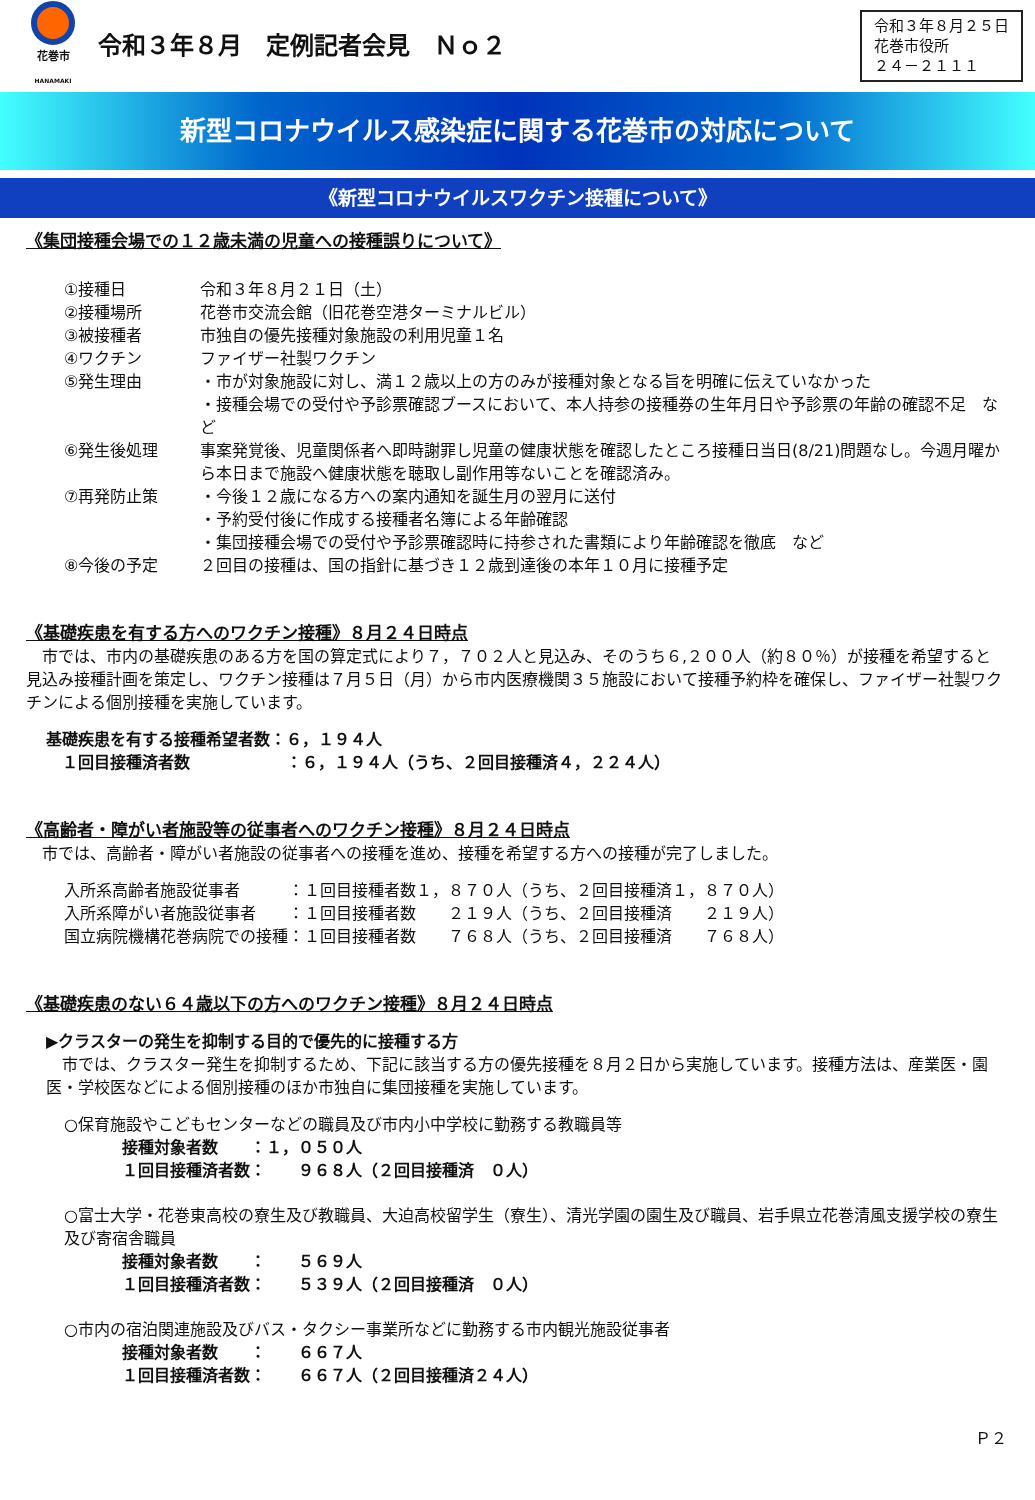花巻市
HANAMAKI
令和３年８月　定例記者会見　Ｎｏ２
令和３年８月２５日
花巻市役所
２４－２１１１
新型コロナウイルス感染症に関する花巻市の対応について
《新型コロナウイルスワクチン接種について》
《集団接種会場での１２歳未満の児童への接種誤りについて》
①接種日 令和３年８月２１日（土）
②接種場所 花巻市交流会館（旧花巻空港ターミナルビル）
③被接種者 市独自の優先接種対象施設の利用児童１名
④ワクチン ファイザー社製ワクチン
⑤発生理由 ・市が対象施設に対し、満１２歳以上の方のみが接種対象となる旨を明確に伝えていなかった
・接種会場での受付や予診票確認ブースにおいて、本人持参の接種券の生年月日や予診票の年齢の確認不足　など
⑥発生後処理 事案発覚後、児童関係者へ即時謝罪し児童の健康状態を確認したところ接種日当日(8/21)問題なし。今週月曜から本日まで施設へ健康状態を聴取し副作用等ないことを確認済み。
⑦再発防止策 ・今後１２歳になる方への案内通知を誕生月の翌月に送付
・予約受付後に作成する接種者名簿による年齢確認
・集団接種会場での受付や予診票確認時に持参された書類により年齢確認を徹底　など
⑧今後の予定 ２回目の接種は、国の指針に基づき１２歳到達後の本年１０月に接種予定
《基礎疾患を有する方へのワクチン接種》８月２４日時点
　市では、市内の基礎疾患のある方を国の算定式により７，７０２人と見込み、そのうち６,２００人（約８０％）が接種を希望すると見込み接種計画を策定し、ワクチン接種は７月５日（月）から市内医療機関３５施設において接種予約枠を確保し、ファイザー社製ワクチンによる個別接種を実施しています。
基礎疾患を有する接種希望者数：６，１９４人
　１回目接種済者数　　　　　　：６，１９４人（うち、２回目接種済４，２２４人）
《高齢者・障がい者施設等の従事者へのワクチン接種》８月２４日時点
　市では、高齢者・障がい者施設の従事者への接種を進め、接種を希望する方への接種が完了しました。
入所系高齢者施設従事者　　　：１回目接種者数１，８７０人（うち、２回目接種済１，８７０人）
入所系障がい者施設従事者　　：１回目接種者数　　２１９人（うち、２回目接種済　　２１９人）
国立病院機構花巻病院での接種：１回目接種者数　　７６８人（うち、２回目接種済　　７６８人）
《基礎疾患のない６４歳以下の方へのワクチン接種》８月２４日時点
▶クラスターの発生を抑制する目的で優先的に接種する方
　市では、クラスター発生を抑制するため、下記に該当する方の優先接種を８月２日から実施しています。接種方法は、産業医・園医・学校医などによる個別接種のほか市独自に集団接種を実施しています。
○保育施設やこどもセンターなどの職員及び市内小中学校に勤務する教職員等
接種対象者数　　：１，０５０人
１回目接種済者数：　　９６８人（２回目接種済　０人）
○富士大学・花巻東高校の寮生及び教職員、大迫高校留学生（寮生）、清光学園の園生及び職員、岩手県立花巻清風支援学校の寮生及び寄宿舎職員
接種対象者数　　：　　５６９人
１回目接種済者数：　　５３９人（２回目接種済　０人）
○市内の宿泊関連施設及びバス・タクシー事業所などに勤務する市内観光施設従事者
接種対象者数　　：　　６６７人
１回目接種済者数：　　６６７人（２回目接種済２４人）
Ｐ２